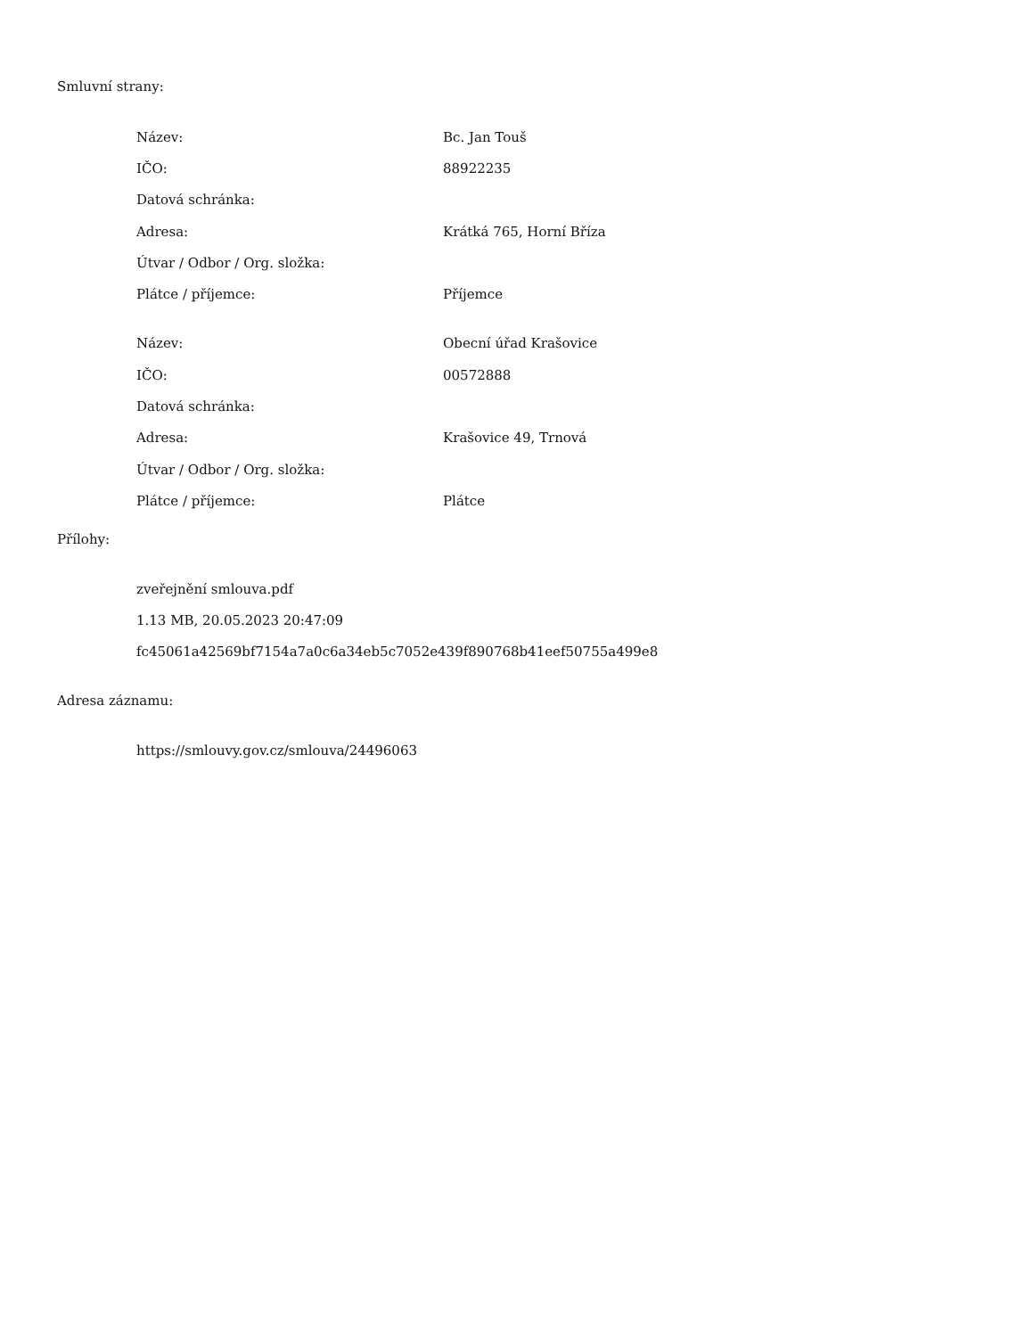Smluvní strany:
| Název: | Bc. Jan Touš |
| IČO: | 88922235 |
| Datová schránka: | |
| Adresa: | Krátká 765, Horní Bříza |
| Útvar / Odbor / Org. složka: | |
| Plátce / příjemce: | Příjemce |
| Název: | Obecní úřad Krašovice |
| IČO: | 00572888 |
| Datová schránka: | |
| Adresa: | Krašovice 49, Trnová |
| Útvar / Odbor / Org. složka: | |
| Plátce / příjemce: | Plátce |
Přílohy:
zveřejnění smlouva.pdf
1.13 MB, 20.05.2023 20:47:09
fc45061a42569bf7154a7a0c6a34eb5c7052e439f890768b41eef50755a499e8
Adresa záznamu:
https://smlouvy.gov.cz/smlouva/24496063